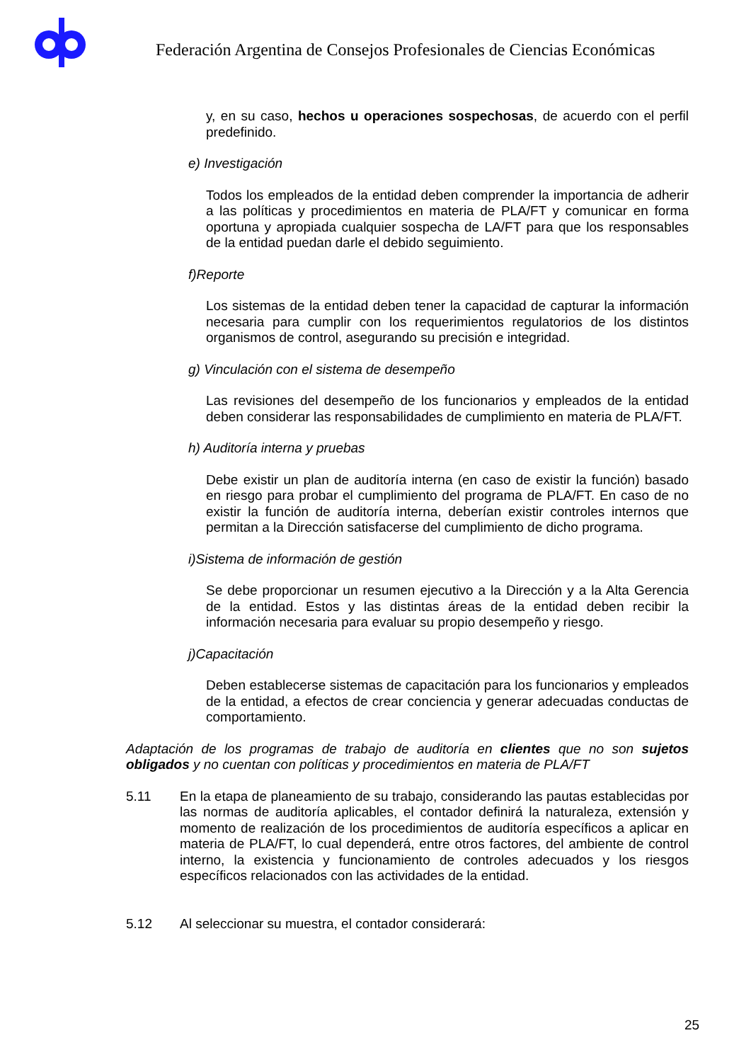Federación Argentina de Consejos Profesionales de Ciencias Económicas
y, en su caso, hechos u operaciones sospechosas, de acuerdo con el perfil predefinido.
e) Investigación
Todos los empleados de la entidad deben comprender la importancia de adherir a las políticas y procedimientos en materia de PLA/FT y comunicar en forma oportuna y apropiada cualquier sospecha de LA/FT para que los responsables de la entidad puedan darle el debido seguimiento.
f)Reporte
Los sistemas de la entidad deben tener la capacidad de capturar la información necesaria para cumplir con los requerimientos regulatorios de los distintos organismos de control, asegurando su precisión e integridad.
g) Vinculación con el sistema de desempeño
Las revisiones del desempeño de los funcionarios y empleados de la entidad deben considerar las responsabilidades de cumplimiento en materia de PLA/FT.
h) Auditoría interna y pruebas
Debe existir un plan de auditoría interna (en caso de existir la función) basado en riesgo para probar el cumplimiento del programa de PLA/FT. En caso de no existir la función de auditoría interna, deberían existir controles internos que permitan a la Dirección satisfacerse del cumplimiento de dicho programa.
i)Sistema de información de gestión
Se debe proporcionar un resumen ejecutivo a la Dirección y a la Alta Gerencia de la entidad. Estos y las distintas áreas de la entidad deben recibir la información necesaria para evaluar su propio desempeño y riesgo.
j)Capacitación
Deben establecerse sistemas de capacitación para los funcionarios y empleados de la entidad, a efectos de crear conciencia y generar adecuadas conductas de comportamiento.
Adaptación de los programas de trabajo de auditoría en clientes que no son sujetos obligados y no cuentan con políticas y procedimientos en materia de PLA/FT
5.11 En la etapa de planeamiento de su trabajo, considerando las pautas establecidas por las normas de auditoría aplicables, el contador definirá la naturaleza, extensión y momento de realización de los procedimientos de auditoría específicos a aplicar en materia de PLA/FT, lo cual dependerá, entre otros factores, del ambiente de control interno, la existencia y funcionamiento de controles adecuados y los riesgos específicos relacionados con las actividades de la entidad.
5.12 Al seleccionar su muestra, el contador considerará:
25